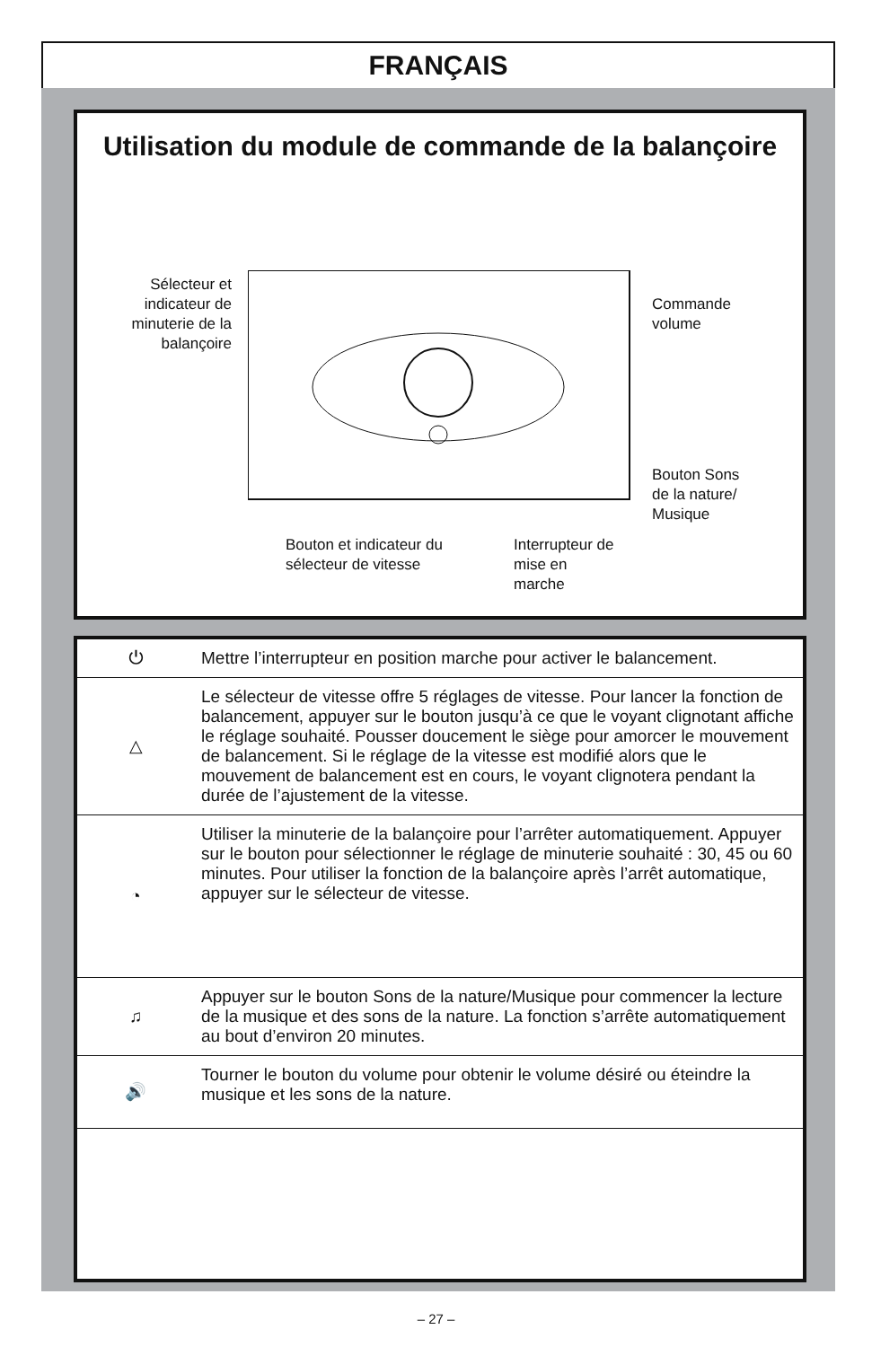FRANÇAIS
Utilisation du module de commande de la balançoire
Sélecteur et indicateur de minuterie de la balançoire
Commande volume
Bouton Sons de la nature/ Musique
Bouton et indicateur du sélecteur de vitesse
Interrupteur de mise en marche
| ⏻ | Mettre l’interrupteur en position marche pour activer le balancement. |
| △ | Le sélecteur de vitesse offre 5 réglages de vitesse. Pour lancer la fonction de balancement, appuyer sur le bouton jusqu’à ce que le voyant clignotant affiche le réglage souhaité. Pousser doucement le siège pour amorcer le mouvement de balancement. Si le réglage de la vitesse est modifié alors que le mouvement de balancement est en cours, le voyant clignotera pendant la durée de l’ajustement de la vitesse. |
| ◔ | Utiliser la minuterie de la balançoire pour l’arrêter automatiquement. Appuyer sur le bouton pour sélectionner le réglage de minuterie souhaité : 30, 45 ou 60 minutes. Pour utiliser la fonction de la balançoire après l’arrêt automatique, appuyer sur le sélecteur de vitesse. |
| ♫ | Appuyer sur le bouton Sons de la nature/Musique pour commencer la lecture de la musique et des sons de la nature. La fonction s’arrête automatiquement au bout d’environ 20 minutes. |
| 🔊 | Tourner le bouton du volume pour obtenir le volume désiré ou éteindre la musique et les sons de la nature. |
– 27 –